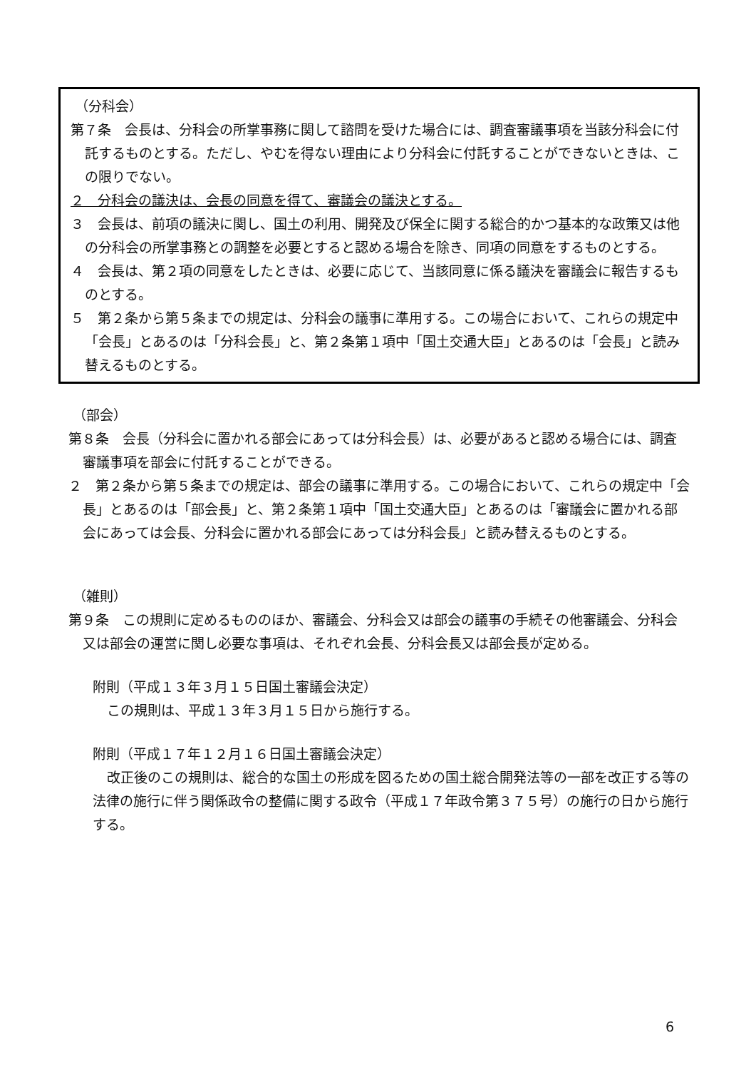（分科会）
第７条　会長は、分科会の所掌事務に関して諮問を受けた場合には、調査審議事項を当該分科会に付託するものとする。ただし、やむを得ない理由により分科会に付託することができないときは、この限りでない。
２　分科会の議決は、会長の同意を得て、審議会の議決とする。
３　会長は、前項の議決に関し、国土の利用、開発及び保全に関する総合的かつ基本的な政策又は他の分科会の所掌事務との調整を必要とすると認める場合を除き、同項の同意をするものとする。
４　会長は、第２項の同意をしたときは、必要に応じて、当該同意に係る議決を審議会に報告するものとする。
５　第２条から第５条までの規定は、分科会の議事に準用する。この場合において、これらの規定中「会長」とあるのは「分科会長」と、第２条第１項中「国土交通大臣」とあるのは「会長」と読み替えるものとする。
（部会）
第８条　会長（分科会に置かれる部会にあっては分科会長）は、必要があると認める場合には、調査審議事項を部会に付託することができる。
２　第２条から第５条までの規定は、部会の議事に準用する。この場合において、これらの規定中「会長」とあるのは「部会長」と、第２条第１項中「国土交通大臣」とあるのは「審議会に置かれる部会にあっては会長、分科会に置かれる部会にあっては分科会長」と読み替えるものとする。
（雑則）
第９条　この規則に定めるもののほか、審議会、分科会又は部会の議事の手続その他審議会、分科会又は部会の運営に関し必要な事項は、それぞれ会長、分科会長又は部会長が定める。
附則（平成１３年３月１５日国土審議会決定）
この規則は、平成１３年３月１５日から施行する。
附則（平成１７年１２月１６日国土審議会決定）
改正後のこの規則は、総合的な国土の形成を図るための国土総合開発法等の一部を改正する等の法律の施行に伴う関係政令の整備に関する政令（平成１７年政令第３７５号）の施行の日から施行する。
6